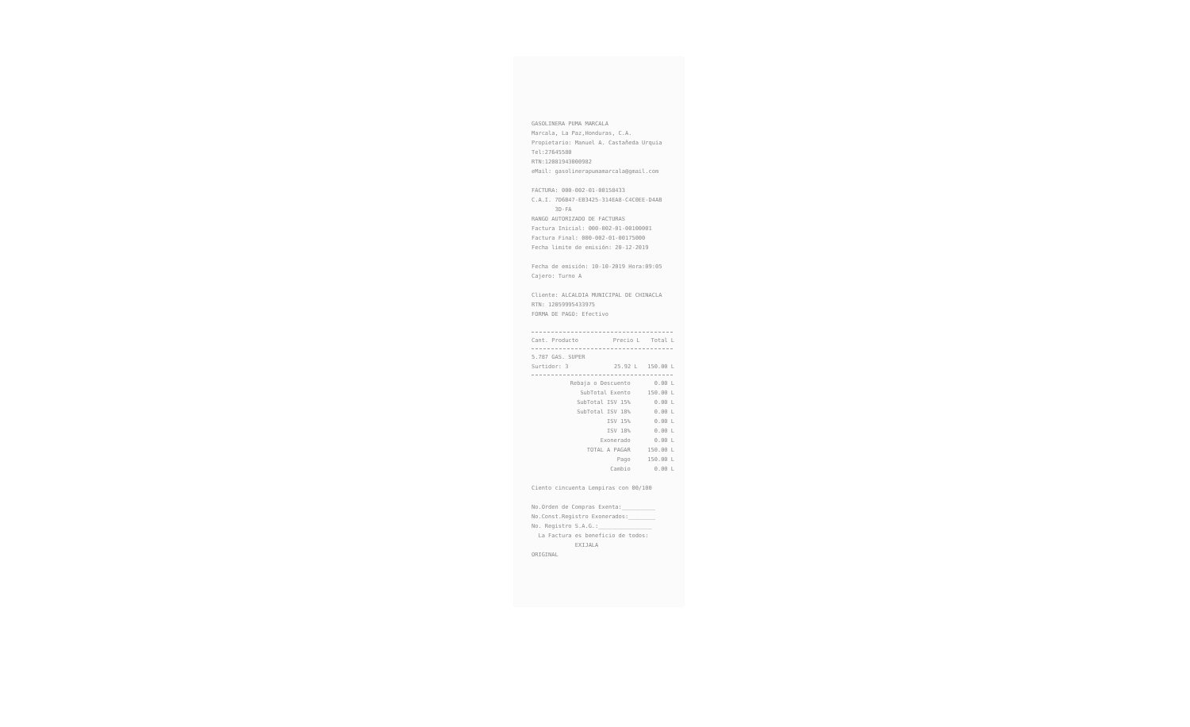GASOLINERA PUMA MARCALA
Marcala, La Paz,Honduras, C.A.
Propietario: Manuel A. Castañeda Urquia
Tel:27645580
RTN:12081943000982
eMail: gasolinerapumamarcala@gmail.com
FACTURA: 000-002-01-00158433
C.A.I. 7D6B47-EB3425-314EA8-C4C0EE-D4AB
3D-FA
RANGO AUTORIZADO DE FACTURAS
Factura Inicial: 000-002-01-00100001
Factura Final: 000-002-01-00175000
Fecha limite de emisión: 20-12-2019
Fecha de emisión: 10-10-2019 Hora:09:05
Cajero: Turno A
Cliente: ALCALDIA MUNICIPAL DE CHINACLA
RTN: 12059995433975
FORMA DE PAGO: Efectivo
| Cant. Producto | Precio L | Total L |
| --- | --- | --- |
| 5.787 GAS. SUPER | | |
| Surtidor: 3 | 25.92 L | 150.00 L |
| Rebaja o Descuento | 0.00 L |
| SubTotal Exento | 150.00 L |
| SubTotal ISV 15% | 0.00 L |
| SubTotal ISV 18% | 0.00 L |
| ISV 15% | 0.00 L |
| ISV 18% | 0.00 L |
| Exonerado | 0.00 L |
| TOTAL A PAGAR | 150.00 L |
| Pago | 150.00 L |
| Cambio | 0.00 L |
Ciento cincuenta Lempiras con 00/100
No.Orden de Compras Exenta:__________
No.Const.Registro Exonerados:________
No. Registro S.A.G.:________________
La Factura es beneficio de todos:
EXIJALA
ORIGINAL